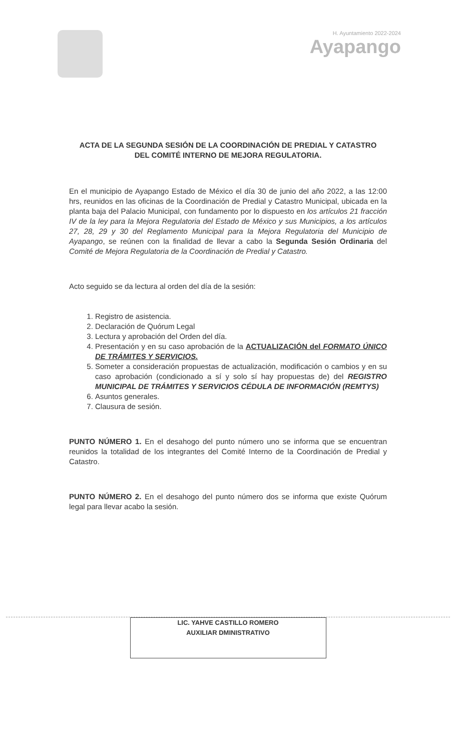H. Ayuntamiento 2022-2024
Ayapango
ACTA DE LA SEGUNDA SESIÓN DE LA COORDINACIÓN DE PREDIAL Y CATASTRO
DEL COMITÉ INTERNO DE MEJORA REGULATORIA.
En el municipio de Ayapango Estado de México el día 30 de junio del año 2022, a las 12:00 hrs, reunidos en las oficinas de la Coordinación de Predial y Catastro Municipal, ubicada en la planta baja del Palacio Municipal, con fundamento por lo dispuesto en los artículos 21 fracción IV de la ley para la Mejora Regulatoria del Estado de México y sus Municipios, a los artículos 27, 28, 29 y 30 del Reglamento Municipal para la Mejora Regulatoria del Municipio de Ayapango, se reúnen con la finalidad de llevar a cabo la Segunda Sesión Ordinaria del Comité de Mejora Regulatoria de la Coordinación de Predial y Catastro.
Acto seguido se da lectura al orden del día de la sesión:
1. Registro de asistencia.
2. Declaración de Quórum Legal
3. Lectura y aprobación del Orden del día.
4. Presentación y en su caso aprobación de la ACTUALIZACIÓN del FORMATO ÚNICO DE TRÁMITES Y SERVICIOS.
5. Someter a consideración propuestas de actualización, modificación o cambios y en su caso aprobación (condicionado a sí y solo sí hay propuestas de) del REGISTRO MUNICIPAL DE TRÁMITES Y SERVICIOS CÉDULA DE INFORMACIÓN (REMTYS)
6. Asuntos generales.
7. Clausura de sesión.
PUNTO NÚMERO 1. En el desahogo del punto número uno se informa que se encuentran reunidos la totalidad de los integrantes del Comité Interno de la Coordinación de Predial y Catastro.
PUNTO NÚMERO 2. En el desahogo del punto número dos se informa que existe Quórum legal para llevar acabo la sesión.
LIC. YAHVE CASTILLO ROMERO
AUXILIAR DMINISTRATIVO